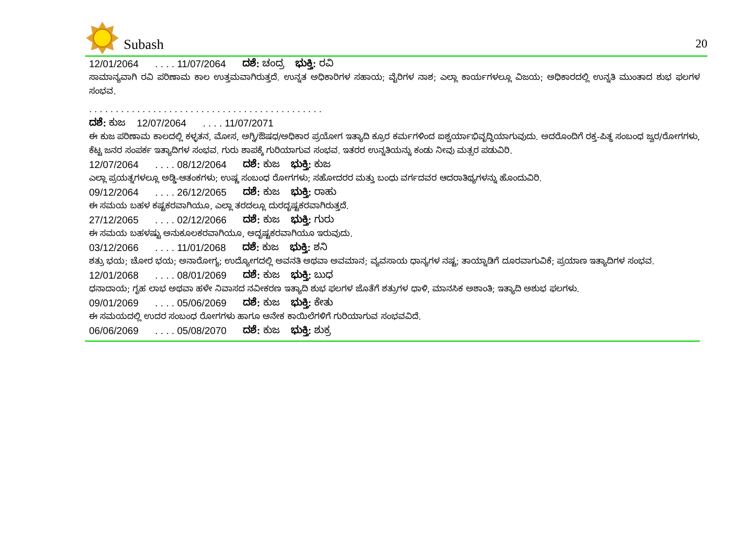Subash
20
12/01/2064 . . . . 11/07/2064 ದಶೆ: ಚಂದ್ರ ಭುಕ್ತಿ: ರವಿ
ಸಾಮಾನ್ಯವಾಗಿ ರವಿ ಪರಿಣಾಮ ಕಾಲ ಉತ್ತಮವಾಗಿರುತ್ತದೆ. ಉನ್ನತ ಅಧಿಕಾರಿಗಳ ಸಹಾಯ; ವೈರಿಗಳ ನಾಶ; ಎಲ್ಲಾ ಕಾರ್ಯಗಳಲ್ಲೂ ವಿಜಯ; ಅಧಿಕಾರದಲ್ಲಿ ಉನ್ನತಿ ಮುಂತಾದ ಶುಭ ಫಲಗಳ ಸಂಭವ.
. . . . . . . . . . . . . . . . . . . . . . . . . . . . . . . . . . . . . . . . . . . .
ದಶೆ: ಕುಜ 12/07/2064 . . . . 11/07/2071
ಈ ಕುಜ ಪರಿಣಾಮ ಕಾಲದಲ್ಲಿ ಕಳ್ಳತನ, ಮೋಸ, ಅಗ್ನಿ/ಔಷಧ/ಅಧಿಕಾರ ಪ್ರಯೋಗ ಇತ್ಯಾದಿ ಕ್ರೂರ ಕರ್ಮಗಳಿಂದ ಐಶ್ವರ್ಯಾಭಿವೃದ್ಧಿಯಾಗುವುದು. ಅದರೊಂದಿಗೆ ರಕ್ತ-ಪಿತ್ಥ ಸಂಬಂಧ ಜ್ವರ/ರೋಗಗಳು, ಕೆಟ್ಟ ಜನರ ಸಂಪರ್ಕ ಇತ್ಯಾದಿಗಳ ಸಂಭವ. ಗುರು ಶಾಪಕ್ಕೆ ಗುರಿಯಾಗುವ ಸಂಭವ. ಇತರರ ಉನ್ನತಿಯನ್ನು ಕಂಡು ನೀವು ಮತ್ಸರ ಪಡುವಿರಿ.
12/07/2064 . . . . 08/12/2064 ದಶೆ: ಕುಜ ಭುಕ್ತಿ: ಕುಜ
ಎಲ್ಲಾ ಪ್ರಯತ್ನಗಳಲ್ಲೂ ಅಡ್ಡಿ-ಆತಂಕಗಳು; ಉಷ್ಣ ಸಂಬಂಧ ರೋಗಗಳು; ಸಹೋದರರ ಮತ್ತು ಬಂಧು ವರ್ಗದವರ ಆದರಾತಿಥ್ಯಗಳನ್ನು ಹೊಂದುವಿರಿ.
09/12/2064 . . . . 26/12/2065 ದಶೆ: ಕುಜ ಭುಕ್ತಿ: ರಾಹು
ಈ ಸಮಯ ಬಹಳ ಕಷ್ಟಕರವಾಗಿಯೂ, ಎಲ್ಲಾ ತರದಲ್ಲೂ ದುರದೃಷ್ಟಕರವಾಗಿರುತ್ತದೆ.
27/12/2065 . . . . 02/12/2066 ದಶೆ: ಕುಜ ಭುಕ್ತಿ: ಗುರು
ಈ ಸಮಯ ಬಹಳಷ್ಟು ಅನುಕೂಲಕರವಾಗಿಯೂ, ಅದೃಷ್ಟಕರವಾಗಿಯೂ ಇರುವುದು.
03/12/2066 . . . . 11/01/2068 ದಶೆ: ಕುಜ ಭುಕ್ತಿ: ಶನಿ
ಶತ್ರು ಭಯ; ಚೋರ ಭಯ; ಅನಾರೋಗ್ಯ; ಉದ್ಯೋಗದಲ್ಲಿ ಅವನತಿ ಅಥವಾ ಅವಮಾನ; ವ್ಯವಸಾಯ ಧಾನ್ಯಗಳ ನಷ್ಟ; ತಾಯ್ನಾಡಿಗೆ ದೂರವಾಗುವಿಕೆ; ಪ್ರಯಾಣ ಇತ್ಯಾದಿಗಳ ಸಂಭವ.
12/01/2068 . . . . 08/01/2069 ದಶೆ: ಕುಜ ಭುಕ್ತಿ: ಬುಧ
ಧನಾದಾಯ; ಗೃಹ ಲಾಭ ಅಥವಾ ಹಳೇ ನಿವಾಸದ ನವೀಕರಣ ಇತ್ಯಾದಿ ಶುಭ ಫಲಗಳ ಜೊತೆಗೆ ಶತ್ರುಗಳ ಧಾಳಿ, ಮಾನಸಿಕ ಅಶಾಂತಿ; ಇತ್ಯಾದಿ ಅಶುಭ ಫಲಗಳು.
09/01/2069 . . . . 05/06/2069 ದಶೆ: ಕುಜ ಭುಕ್ತಿ: ಕೇತು
ಈ ಸಮಯದಲ್ಲಿ ಉದರ ಸಂಬಂಧ ರೋಗಗಳು ಹಾಗೂ ಅನೇಕ ಕಾಯಿಲೆಗಳಿಗೆ ಗುರಿಯಾಗುವ ಸಂಭವವಿದೆ.
06/06/2069 . . . . 05/08/2070 ದಶೆ: ಕುಜ ಭುಕ್ತಿ: ಶುಕ್ರ